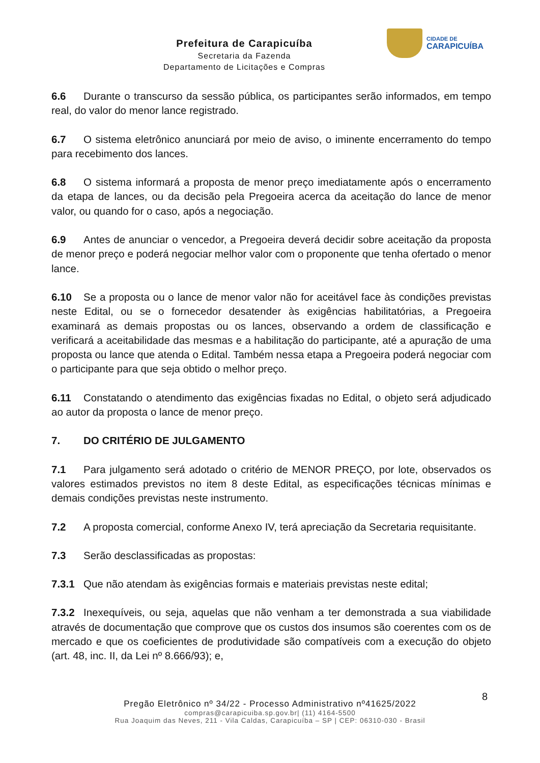Prefeitura de Carapicuíba
Secretaria da Fazenda
Departamento de Licitações e Compras
CIDADE DE
CARAPICUÍBA
6.6 Durante o transcurso da sessão pública, os participantes serão informados, em tempo real, do valor do menor lance registrado.
6.7 O sistema eletrônico anunciará por meio de aviso, o iminente encerramento do tempo para recebimento dos lances.
6.8 O sistema informará a proposta de menor preço imediatamente após o encerramento da etapa de lances, ou da decisão pela Pregoeira acerca da aceitação do lance de menor valor, ou quando for o caso, após a negociação.
6.9 Antes de anunciar o vencedor, a Pregoeira deverá decidir sobre aceitação da proposta de menor preço e poderá negociar melhor valor com o proponente que tenha ofertado o menor lance.
6.10 Se a proposta ou o lance de menor valor não for aceitável face às condições previstas neste Edital, ou se o fornecedor desatender às exigências habilitatórias, a Pregoeira examinará as demais propostas ou os lances, observando a ordem de classificação e verificará a aceitabilidade das mesmas e a habilitação do participante, até a apuração de uma proposta ou lance que atenda o Edital. Também nessa etapa a Pregoeira poderá negociar com o participante para que seja obtido o melhor preço.
6.11 Constatando o atendimento das exigências fixadas no Edital, o objeto será adjudicado ao autor da proposta o lance de menor preço.
7. DO CRITÉRIO DE JULGAMENTO
7.1 Para julgamento será adotado o critério de MENOR PREÇO, por lote, observados os valores estimados previstos no item 8 deste Edital, as especificações técnicas mínimas e demais condições previstas neste instrumento.
7.2 A proposta comercial, conforme Anexo IV, terá apreciação da Secretaria requisitante.
7.3 Serão desclassificadas as propostas:
7.3.1 Que não atendam às exigências formais e materiais previstas neste edital;
7.3.2 Inexequíveis, ou seja, aquelas que não venham a ter demonstrada a sua viabilidade através de documentação que comprove que os custos dos insumos são coerentes com os de mercado e que os coeficientes de produtividade são compatíveis com a execução do objeto (art. 48, inc. II, da Lei nº 8.666/93); e,
8
Pregão Eletrônico nº 34/22 - Processo Administrativo nº41625/2022
compras@carapicuiba.sp.gov.br| (11) 4164-5500
Rua Joaquim das Neves, 211 - Vila Caldas, Carapicuíba – SP | CEP: 06310-030 - Brasil